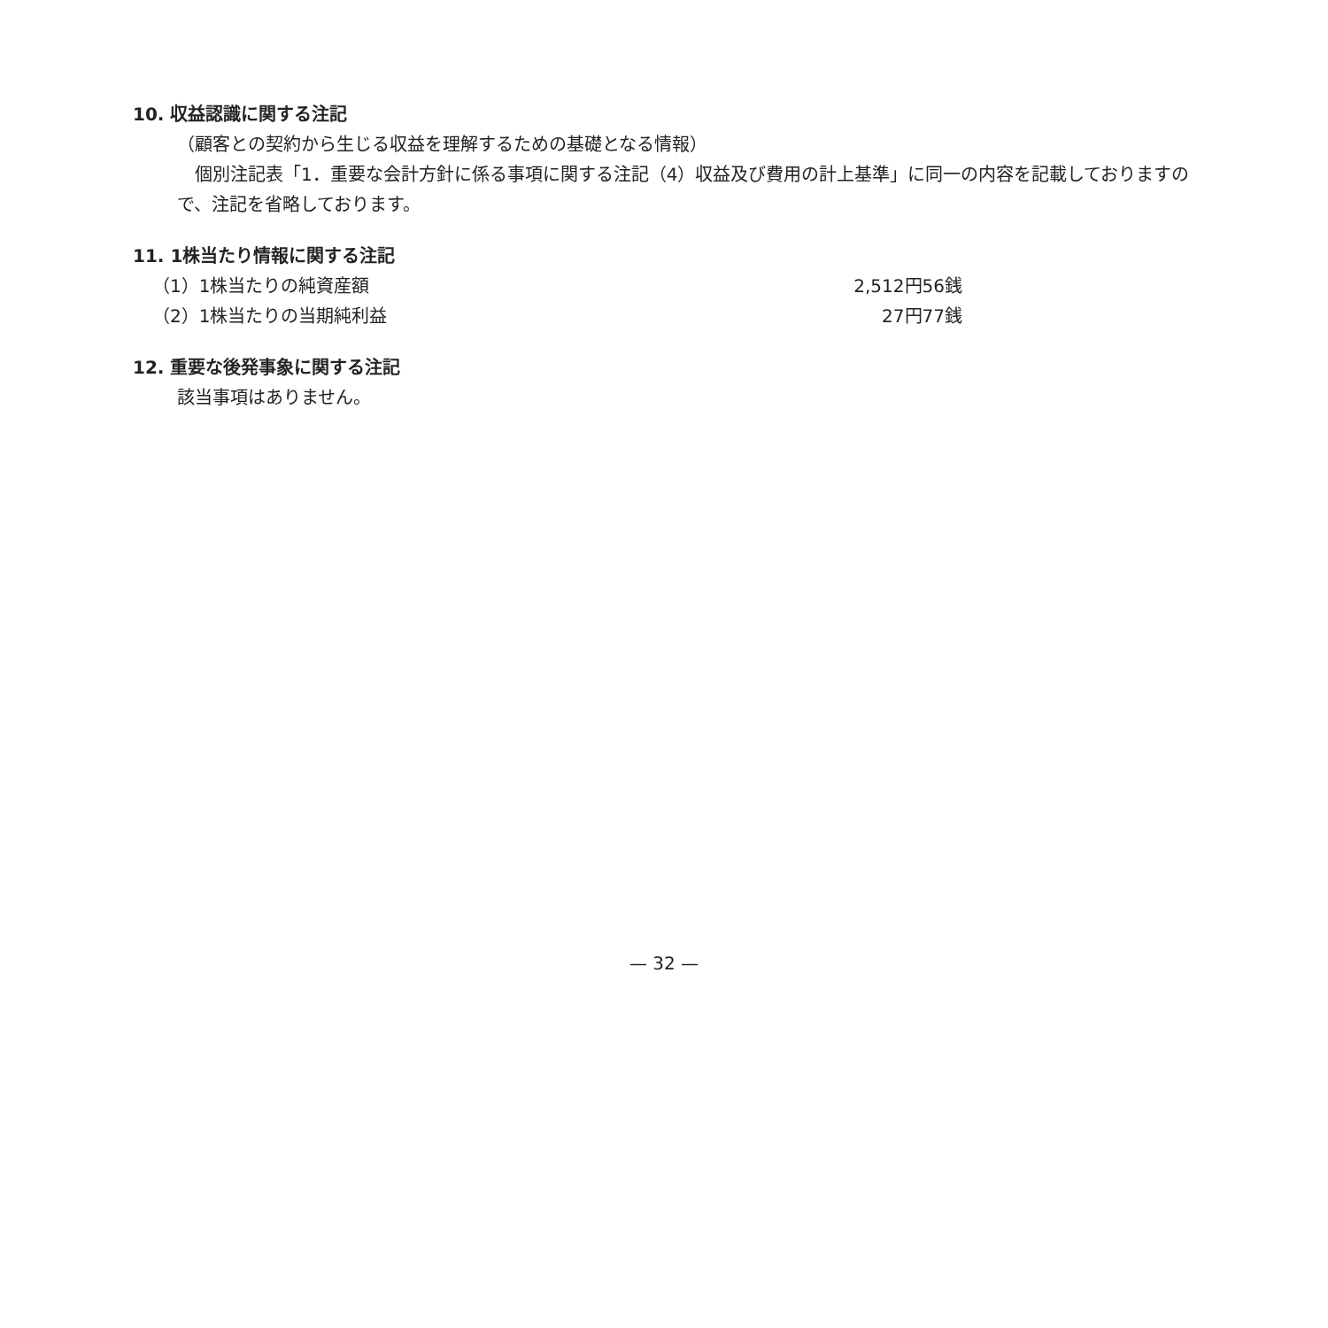10. 収益認識に関する注記
（顧客との契約から生じる収益を理解するための基礎となる情報）
　個別注記表「1．重要な会計方針に係る事項に関する注記（4）収益及び費用の計上基準」に同一の内容を記載しておりますので、注記を省略しております。
11. 1株当たり情報に関する注記
| （1）1株当たりの純資産額 | 2,512円56銭 |
| （2）1株当たりの当期純利益 | 27円77銭 |
12. 重要な後発事象に関する注記
該当事項はありません。
— 32 —